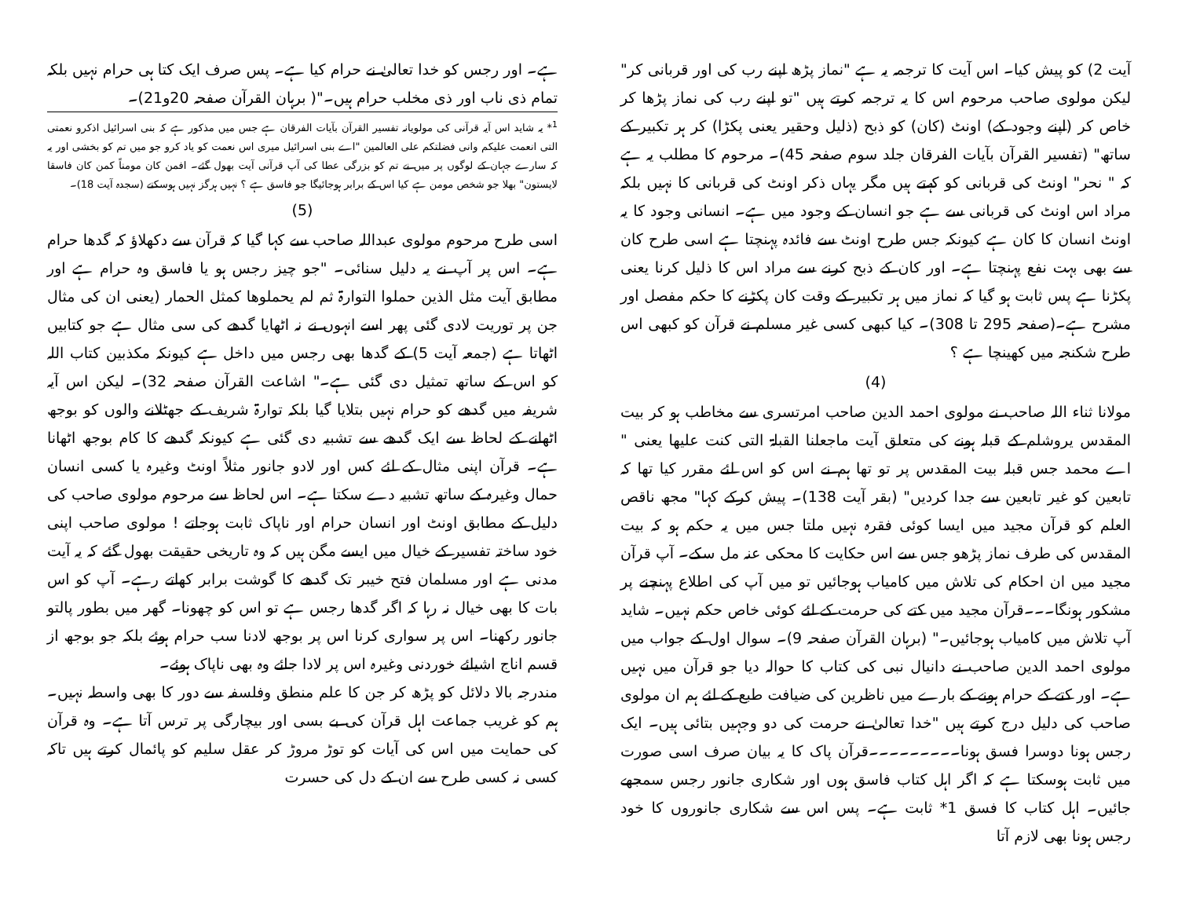آیت 2) کو پیش کیا۔ اس آیت کا ترجمہ یہ ہے "نماز پڑھ اپنے رب کی اور قربانی کر" لیکن مولوی صاحب مرحوم اس کا یہ ترجمہ کرتے ہیں "تو اپنے رب کی نماز پڑھا کر خاص کر (اپنے وجود کے) اونٹ (کان) کو ذبح (ذلیل وحقیر یعنی پکڑا) کر ہر تکبیر کے ساتھ" (تفسیر القرآن بآیات الفرقان جلد سوم صفحہ 45)۔ مرحوم کا مطلب یہ ہے کہ " نحر" اونٹ کی قربانی کو کہتے ہیں مگر یہاں ذکر اونٹ کی قربانی کا نہیں بلکہ مراد اس اونٹ کی قربانی سے ہے جو انسان کے وجود میں ہے۔ انسانی وجود کا یہ اونٹ انسان کا کان ہے کیونکہ جس طرح اونٹ سے فائدہ پہنچتا ہے اسی طرح کان سے بھی بہت نفع پہنچتا ہے۔ اور کان کے ذبح کرنے سے مراد اس کا ذلیل کرنا یعنی پکڑنا ہے پس ثابت ہو گیا کہ نماز میں ہر تکبیر کے وقت کان پکڑنے کا حکم مفصل اور مشرح ہے۔(صفحہ 295 تا 308)۔ کیا کبھی کسی غیر مسلم نے قرآن کو کبھی اس طرح شکنجہ میں کھینچا ہے ؟
(4)
مولانا ثناء اللہ صاحب نے مولوی احمد الدین صاحب امرتسری سے مخاطب ہو کر بیت المقدس یروشلم کے قبلہ ہونے کی متعلق آیت ماجعلنا القبلۃ التی کنت علیھا یعنی " اے محمد جس قبلہ بیت المقدس پر تو تھا ہم نے اس کو اس لئے مقرر کیا تھا کہ تابعین کو غیر تابعین سے جدا کردیں" (بقر آیت 138)۔ پیش کرکے کہا" مجھ ناقص العلم کو قرآن مجید میں ایسا کوئی فقرہ نہیں ملتا جس میں یہ حکم ہو کہ بیت المقدس کی طرف نماز پڑھو جس سے اس حکایت کا محکی عنہ مل سکے۔ آپ قرآن مجید میں ان احکام کی تلاش میں کامیاب ہوجائیں تو میں آپ کی اطلاع پہنچنے پر مشکور ہونگا۔۔۔قرآن مجید میں کتے کی حرمت کے لئے کوئی خاص حکم نہیں۔ شاید آپ تلاش میں کامیاب ہوجائیں۔" (برہان القرآن صفحہ 9)۔ سوال اول کے جواب میں مولوی احمد الدین صاحب نے دانیال نبی کی کتاب کا حوالہ دیا جو قرآن میں نہیں ہے۔ اور کتے کے حرام ہونے کے بارے میں ناظرین کی ضیافت طبع کے لئے ہم ان مولوی صاحب کی دلیل درج کرتے ہیں "خدا تعالیٰ نے حرمت کی دو وجہیں بتائی ہیں۔ ایک رجس ہونا دوسرا فسق ہونا۔۔۔۔۔۔۔۔۔قرآن پاک کا یہ بیان صرف اسی صورت میں ثابت ہوسکتا ہے کہ اگر اہل کتاب فاسق ہوں اور شکاری جانور رجس سمجھے جائیں۔ اہل کتاب کا فسق 1* ثابت ہے۔ پس اس سے شکاری جانوروں کا خود رجس ہونا بھی لازم آتا
ہے۔ اور رجس کو خدا تعالیٰ نے حرام کیا ہے۔ پس صرف ایک کتا ہی حرام نہیں بلکہ تمام ذی ناب اور ذی مخلب حرام ہیں۔"( برہان القرآن صفحہ 20و21)۔
<sup>1</sup>* یہ شاید اس آیہ قرآنی کی مولویانہ تفسیر القرآن بآیات الفرقان ہے جس میں مذکور ہے کہ بنی اسرائیل اذکرو نعمتی التی انعمت علیکم وانی فضلتکم علی العالمین "اے بنی اسرائیل میری اس نعمت کو یاد کرو جو میں تم کو بخشی اور یہ کہ سارے جہان کے لوگوں پر میں نے تم کو بزرگی عطا کی آپ قرآنی آیت بھول گئے۔ افمن کان مومناً کمن کان فاسقا لایستون" بھلا جو شخص مومن ہے کیا اس کے برابر ہوجائیگا جو فاسق ہے ؟ نہیں ہرگز نہیں ہوسکتے (سجدہ آیت 18)۔
(5)
اسی طرح مرحوم مولوی عبداللہ صاحب سے کہا گیا کہ قرآن سے دکھلاؤ کہ گدھا حرام ہے۔ اس پر آپ نے یہ دلیل سنائی۔ "جو چیز رجس ہو یا فاسق وہ حرام ہے اور مطابق آیت مثل الذین حملوا التوارۃ ثم لم یحملوھا کمثل الحمار (یعنی ان کی مثال جن پر توریت لادی گئی پھر اسے انہوں نے نہ اٹھایا گدھے کی سی مثال ہے جو کتابیں اٹھاتا ہے (جمعہ آیت 5) کے گدھا بھی رجس میں داخل ہے کیونکہ مکذبین کتاب اللہ کو اس کے ساتھ تمثیل دی گئی ہے۔" اشاعت القرآن صفحہ 32)۔ لیکن اس آیہ شریفہ میں گدھے کو حرام نہیں بتلایا گیا بلکہ توارۃ شریف کے جھٹلانے والوں کو بوجھ اٹھانے کے لحاظ سے ایک گدھے سے تشبیہ دی گئی ہے کیونکہ گدھے کا کام بوجھ اٹھانا ہے۔ قرآن اپنی مثال کے لئے کس اور لادو جانور مثلاً اونٹ وغیرہ یا کسی انسان حمال وغیرہ کے ساتھ تشبیہ دے سکتا ہے۔ اس لحاظ سے مرحوم مولوی صاحب کی دلیل کے مطابق اونٹ اور انسان حرام اور ناپاک ثابت ہوجاتے ! مولوی صاحب اپنی خود ساختہ تفسیر کے خیال میں ایسے مگن ہیں کہ وہ تاریخی حقیقت بھول گئے کہ یہ آیت مدنی ہے اور مسلمان فتح خیبر تک گدھے کا گوشت برابر کھاتے رہے۔ آپ کو اس بات کا بھی خیال نہ رہا کہ اگر گدھا رجس ہے تو اس کو چھونا۔ گھر میں بطور پالتو جانور رکھنا۔ اس پر سواری کرنا اس پر بوجھ لادنا سب حرام ہوئے بلکہ جو بوجھ از قسم اناج اشیائے خوردنی وغیرہ اس پر لادا جائے وہ بھی ناپاک ہوئے۔
مندرجہ بالا دلائل کو پڑھ کر جن کا علم منطق وفلسفہ سے دور کا بھی واسطہ نہیں۔ ہم کو غریب جماعت اہل قرآن کی بے بسی اور بیچارگی پر ترس آتا ہے۔ وہ قرآن کی حمایت میں اس کی آیات کو توڑ مروڑ کر عقل سلیم کو پائمال کرتے ہیں تاکہ کسی نہ کسی طرح سے ان کے دل کی حسرت